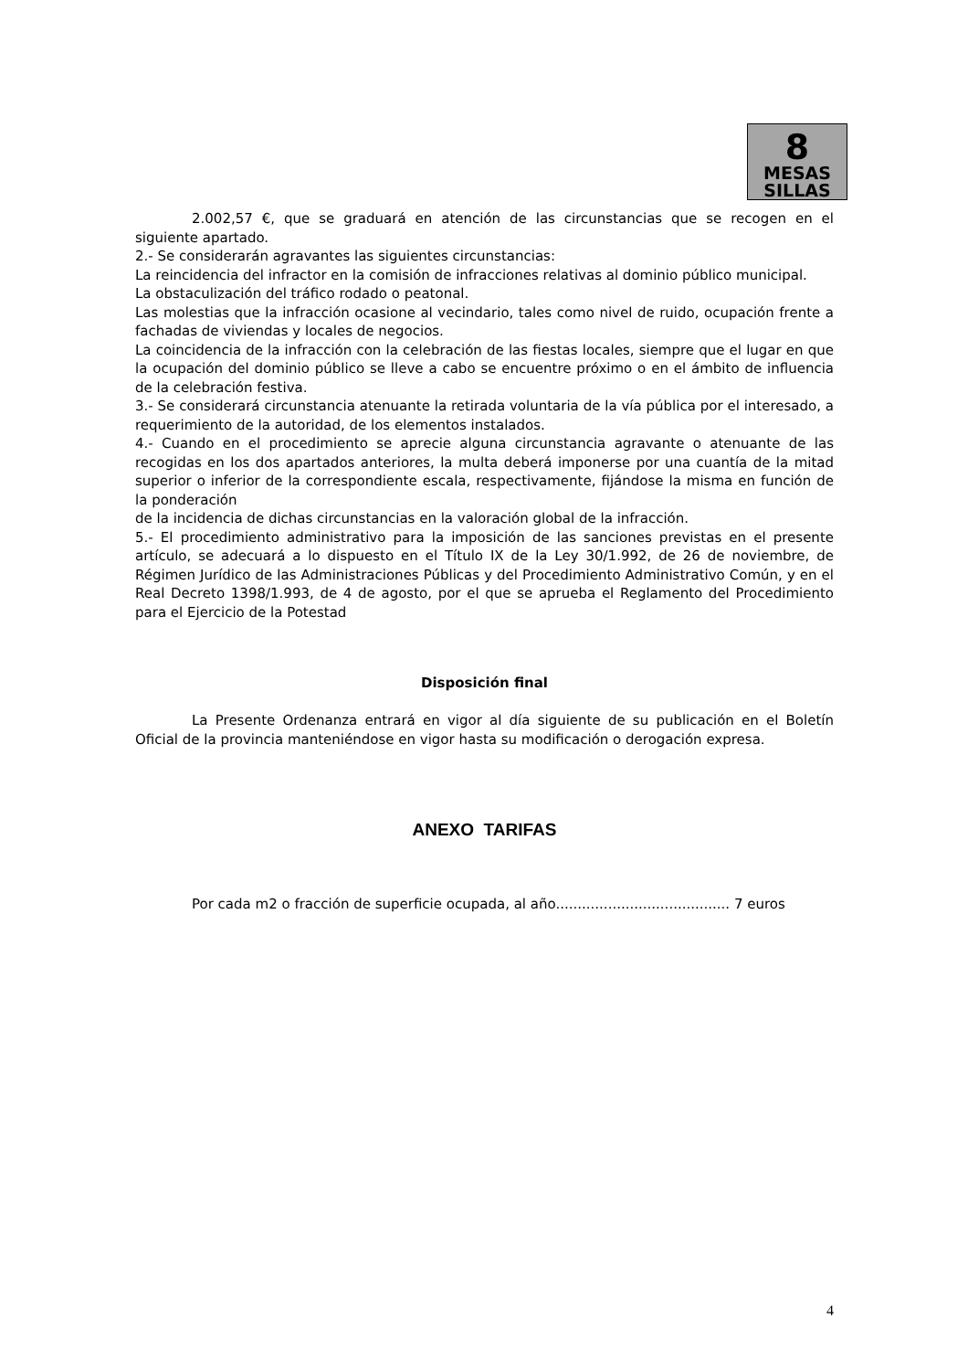8
MESAS
SILLAS
2.002,57 €, que se graduará en atención de las circunstancias que se recogen en el siguiente apartado.
2.- Se considerarán agravantes las siguientes circunstancias:
La reincidencia del infractor en la comisión de infracciones relativas al dominio público municipal.
La obstaculización del tráfico rodado o peatonal.
Las molestias que la infracción ocasione al vecindario, tales como nivel de ruido, ocupación frente a fachadas de viviendas y locales de negocios.
La coincidencia de la infracción con la celebración de las fiestas locales, siempre que el lugar en que la ocupación del dominio público se lleve a cabo se encuentre próximo o en el ámbito de influencia de la celebración festiva.
3.- Se considerará circunstancia atenuante la retirada voluntaria de la vía pública por el interesado, a requerimiento de la autoridad, de los elementos instalados.
4.- Cuando en el procedimiento se aprecie alguna circunstancia agravante o atenuante de las recogidas en los dos apartados anteriores, la multa deberá imponerse por una cuantía de la mitad superior o inferior de la correspondiente escala, respectivamente, fijándose la misma en función de la ponderación
de la incidencia de dichas circunstancias en la valoración global de la infracción.
5.- El procedimiento administrativo para la imposición de las sanciones previstas en el presente artículo, se adecuará a lo dispuesto en el Título IX de la Ley 30/1.992, de 26 de noviembre, de Régimen Jurídico de las Administraciones Públicas y del Procedimiento Administrativo Común, y en el Real Decreto 1398/1.993, de 4 de agosto, por el que se aprueba el Reglamento del Procedimiento para el Ejercicio de la Potestad
Disposición final
La Presente Ordenanza entrará en vigor al día siguiente de su publicación en el Boletín Oficial de la provincia manteniéndose en vigor hasta su modificación o derogación expresa.
ANEXO TARIFAS
Por cada m2 o fracción de superficie ocupada, al año........................................ 7 euros
4